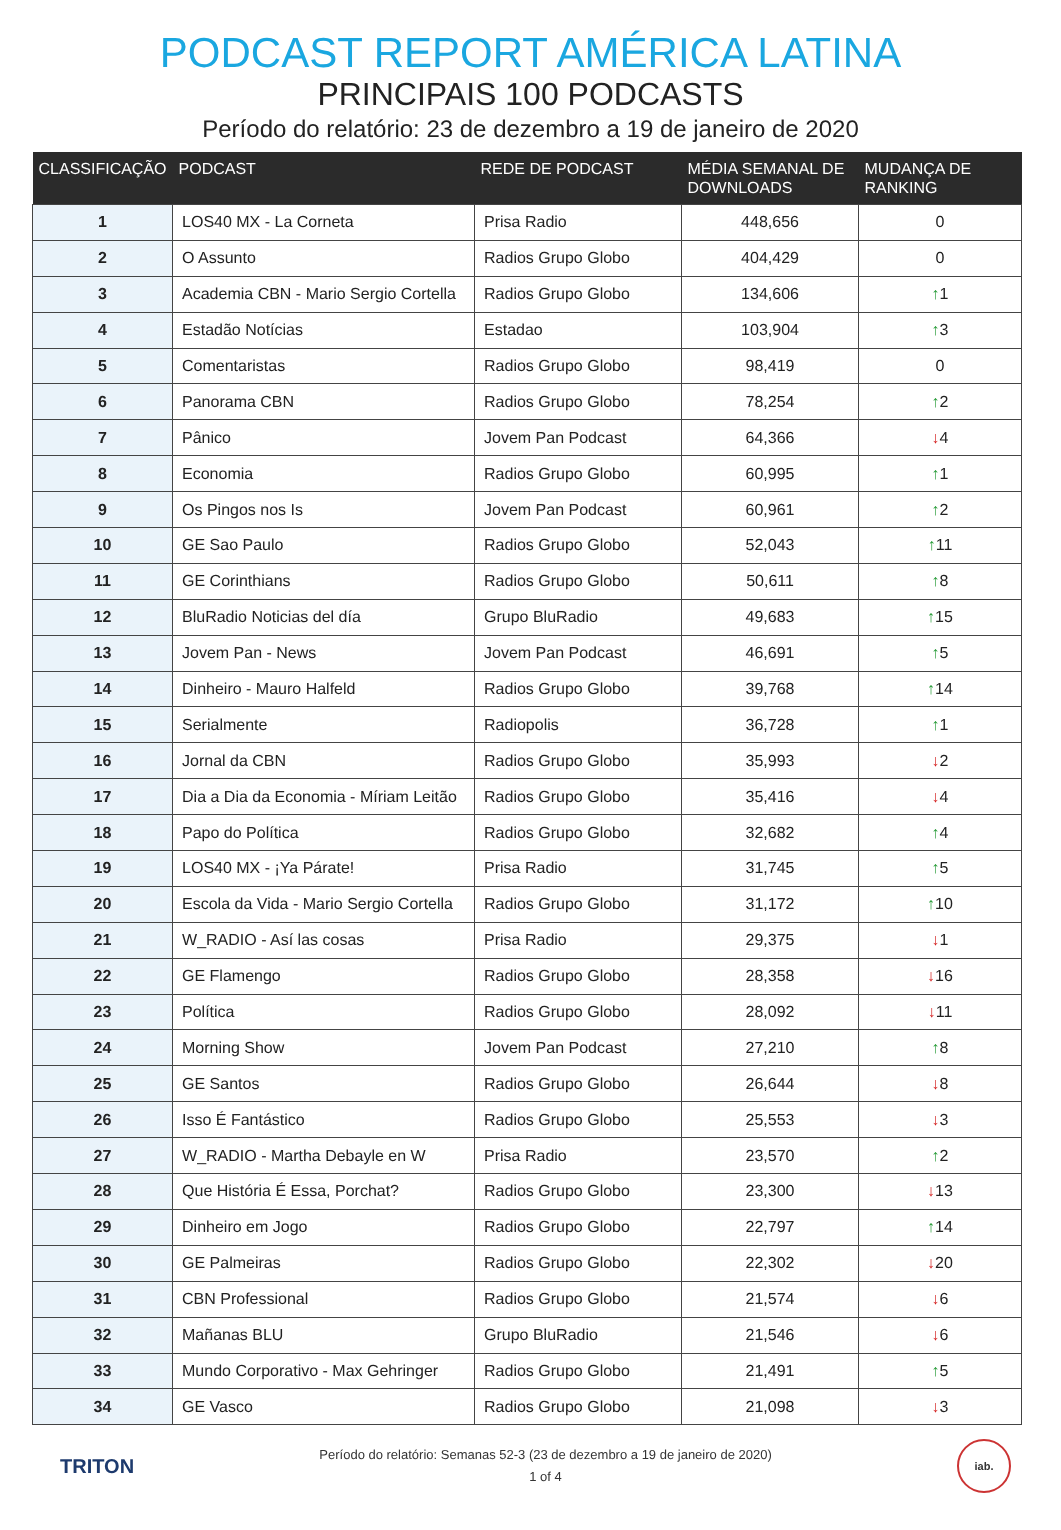PODCAST REPORT AMÉRICA LATINA
PRINCIPAIS 100 PODCASTS
Período do relatório: 23 de dezembro a 19 de janeiro de 2020
| CLASSIFICAÇÃO | PODCAST | REDE DE PODCAST | MÉDIA SEMANAL DE DOWNLOADS | MUDANÇA DE RANKING |
| --- | --- | --- | --- | --- |
| 1 | LOS40 MX - La Corneta | Prisa Radio | 448,656 | 0 |
| 2 | O Assunto | Radios Grupo Globo | 404,429 | 0 |
| 3 | Academia CBN - Mario Sergio Cortella | Radios Grupo Globo | 134,606 | ↑ 1 |
| 4 | Estadão Notícias | Estadao | 103,904 | ↑ 3 |
| 5 | Comentaristas | Radios Grupo Globo | 98,419 | 0 |
| 6 | Panorama CBN | Radios Grupo Globo | 78,254 | ↑ 2 |
| 7 | Pânico | Jovem Pan Podcast | 64,366 | ↓ 4 |
| 8 | Economia | Radios Grupo Globo | 60,995 | ↑ 1 |
| 9 | Os Pingos nos Is | Jovem Pan Podcast | 60,961 | ↑ 2 |
| 10 | GE Sao Paulo | Radios Grupo Globo | 52,043 | ↑ 11 |
| 11 | GE Corinthians | Radios Grupo Globo | 50,611 | ↑ 8 |
| 12 | BluRadio Noticias del día | Grupo BluRadio | 49,683 | ↑ 15 |
| 13 | Jovem Pan - News | Jovem Pan Podcast | 46,691 | ↑ 5 |
| 14 | Dinheiro - Mauro Halfeld | Radios Grupo Globo | 39,768 | ↑ 14 |
| 15 | Serialmente | Radiopolis | 36,728 | ↑ 1 |
| 16 | Jornal da CBN | Radios Grupo Globo | 35,993 | ↓ 2 |
| 17 | Dia a Dia da Economia - Míriam Leitão | Radios Grupo Globo | 35,416 | ↓ 4 |
| 18 | Papo do Política | Radios Grupo Globo | 32,682 | ↑ 4 |
| 19 | LOS40 MX - ¡Ya Párate! | Prisa Radio | 31,745 | ↑ 5 |
| 20 | Escola da Vida - Mario Sergio Cortella | Radios Grupo Globo | 31,172 | ↑ 10 |
| 21 | W_RADIO - Así las cosas | Prisa Radio | 29,375 | ↓ 1 |
| 22 | GE Flamengo | Radios Grupo Globo | 28,358 | ↓ 16 |
| 23 | Política | Radios Grupo Globo | 28,092 | ↓ 11 |
| 24 | Morning Show | Jovem Pan Podcast | 27,210 | ↑ 8 |
| 25 | GE Santos | Radios Grupo Globo | 26,644 | ↓ 8 |
| 26 | Isso É Fantástico | Radios Grupo Globo | 25,553 | ↓ 3 |
| 27 | W_RADIO - Martha Debayle en W | Prisa Radio | 23,570 | ↑ 2 |
| 28 | Que História É Essa, Porchat? | Radios Grupo Globo | 23,300 | ↓ 13 |
| 29 | Dinheiro em Jogo | Radios Grupo Globo | 22,797 | ↑ 14 |
| 30 | GE Palmeiras | Radios Grupo Globo | 22,302 | ↓ 20 |
| 31 | CBN Professional | Radios Grupo Globo | 21,574 | ↓ 6 |
| 32 | Mañanas BLU | Grupo BluRadio | 21,546 | ↓ 6 |
| 33 | Mundo Corporativo - Max Gehringer | Radios Grupo Globo | 21,491 | ↑ 5 |
| 34 | GE Vasco | Radios Grupo Globo | 21,098 | ↓ 3 |
TRITON
Período do relatório: Semanas 52-3 (23 de dezembro a 19 de janeiro de 2020)
1 of 4
iab.